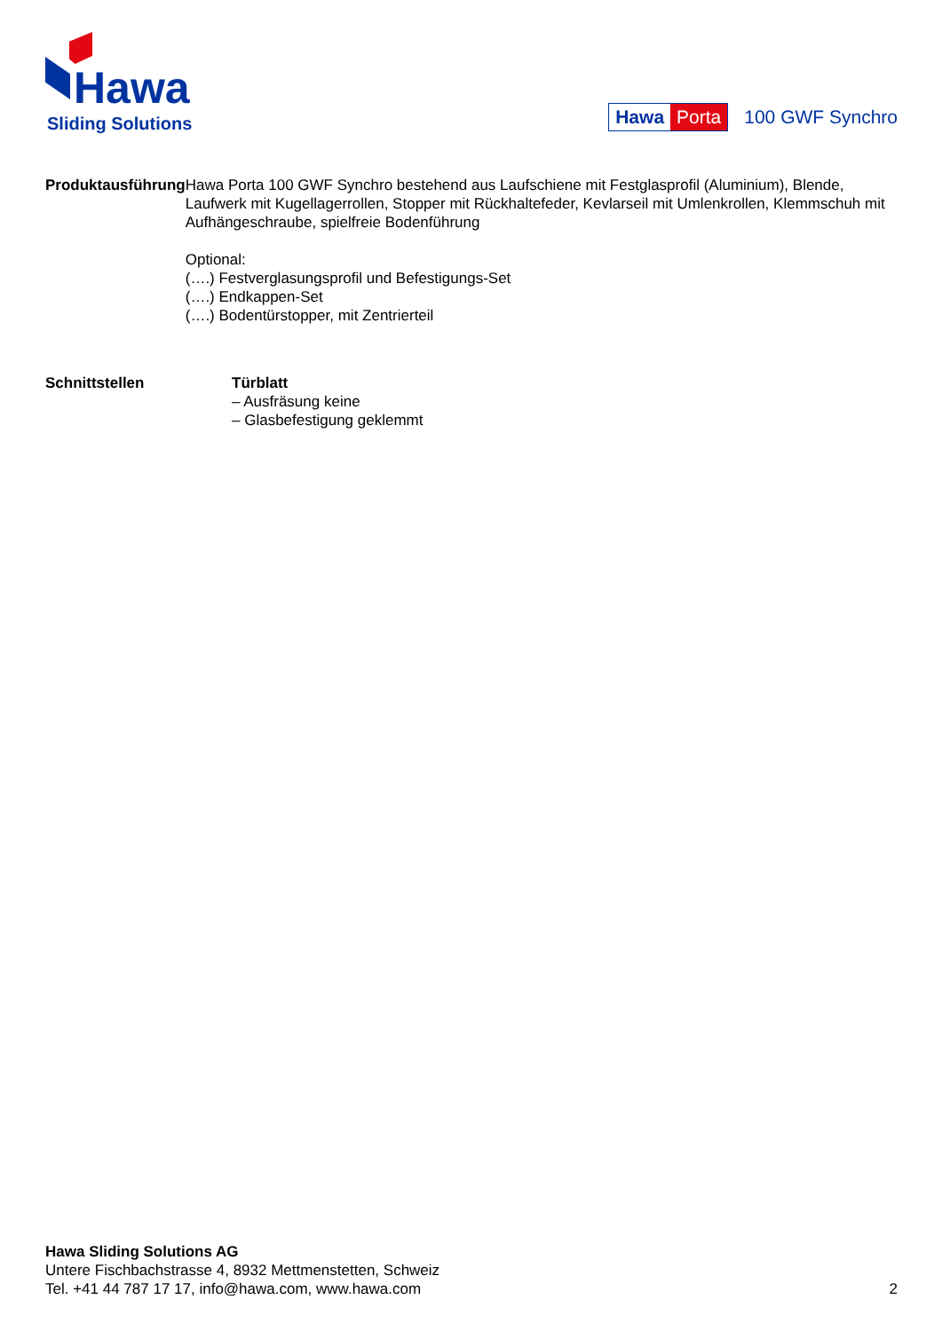Hawa
Sliding Solutions
Hawa Porta
100 GWF Synchro
Produktausführung Hawa Porta 100 GWF Synchro bestehend aus Laufschiene mit Festglasprofil (Aluminium), Blende, Laufwerk mit Kugellagerrollen, Stopper mit Rückhaltefeder, Kevlarseil mit Umlenkrollen, Klemmschuh mit Aufhängeschraube, spielfreie Bodenführung
Optional:
(….) Festverglasungsprofil und Befestigungs-Set
(….) Endkappen-Set
(….) Bodentürstopper, mit Zentrierteil
Schnittstellen Türblatt
– Ausfräsung keine
– Glasbefestigung geklemmt
Hawa Sliding Solutions AG
Untere Fischbachstrasse 4, 8932 Mettmenstetten, Schweiz
Tel. +41 44 787 17 17, info@hawa.com, www.hawa.com
2